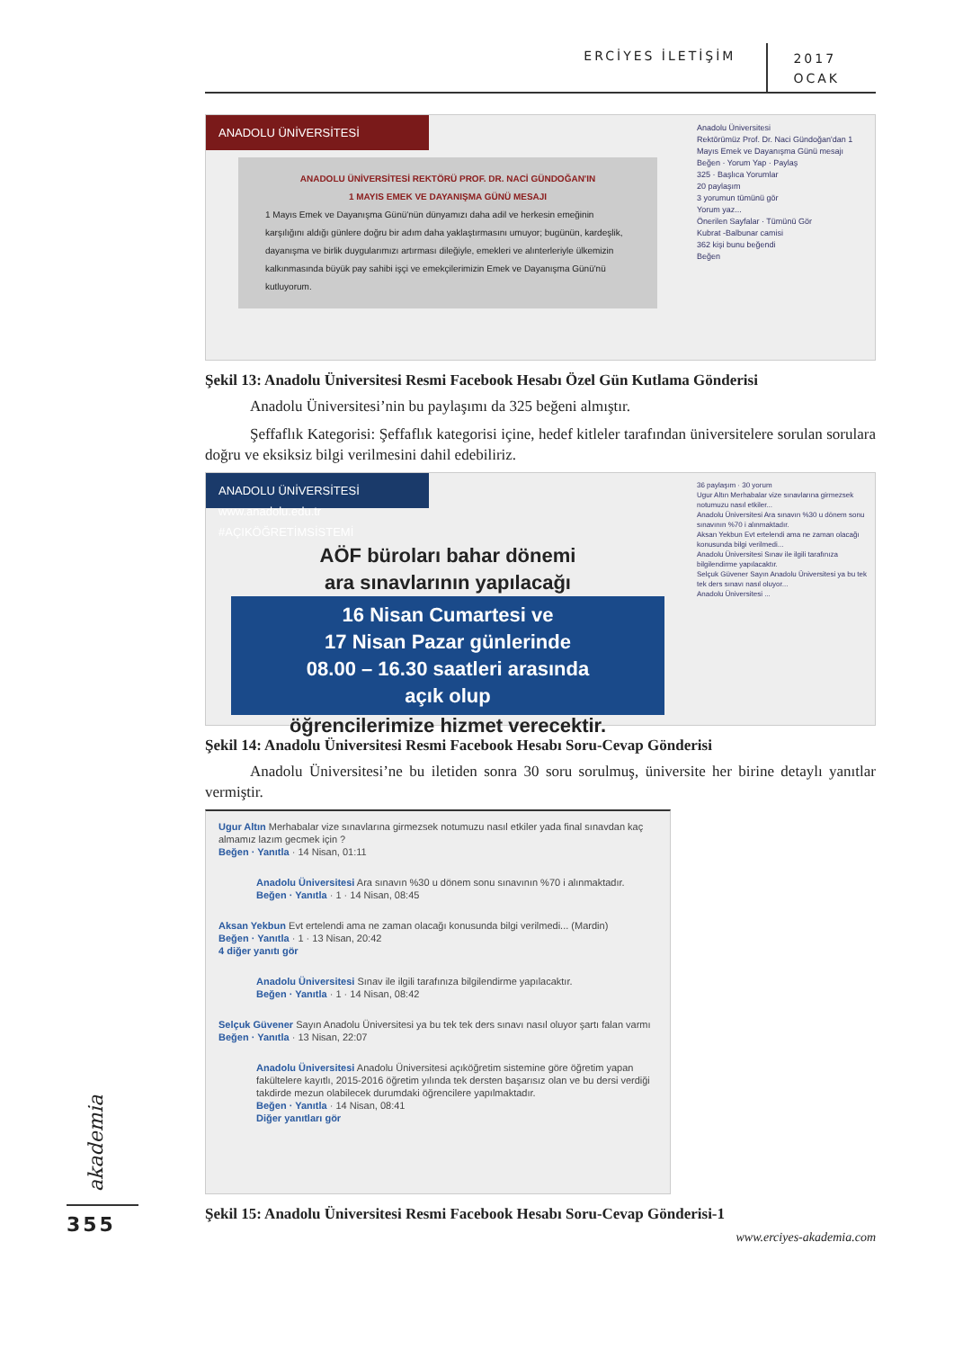ERCİYES İLETİŞİM
2017
OCAK
ANADOLU ÜNİVERSİTESİ
ANADOLU ÜNİVERSİTESİ REKTÖRÜ PROF. DR. NACİ GÜNDOĞAN'IN
1 MAYIS EMEK VE DAYANIŞMA GÜNÜ MESAJI
1 Mayıs Emek ve Dayanışma Günü'nün dünyamızı daha adil ve herkesin emeğinin karşılığını aldığı günlere doğru bir adım daha yaklaştırmasını umuyor; bugünün, kardeşlik, dayanışma ve birlik duygularımızı artırması dileğiyle, emekleri ve alınterleriyle ülkemizin kalkınmasında büyük pay sahibi işçi ve emekçilerimizin Emek ve Dayanışma Günü'nü kutluyorum.
Anadolu Üniversitesi
Rektörümüz Prof. Dr. Naci Gündoğan'dan 1 Mayıs Emek ve Dayanışma Günü mesajı
Beğen · Yorum Yap · Paylaş
325 · Başlıca Yorumlar
20 paylaşım
3 yorumun tümünü gör
Yorum yaz...
Önerilen Sayfalar · Tümünü Gör
Kubrat -Balbunar camisi
362 kişi bunu beğendi
Beğen
Şekil 13: Anadolu Üniversitesi Resmi Facebook Hesabı Özel Gün Kutlama Gönderisi
Anadolu Üniversitesi’nin bu paylaşımı da 325 beğeni almıştır.
Şeffaflık Kategorisi: Şeffaflık kategorisi içine, hedef kitleler tarafından üniversitelere sorulan sorulara doğru ve eksiksiz bilgi verilmesini dahil edebiliriz.
ANADOLU ÜNİVERSİTESİ www.anadolu.edu.tr #AÇIKÖĞRETİMSİSTEMİ
AÖF büroları bahar dönemi
ara sınavlarının yapılacağı
16 Nisan Cumartesi ve
17 Nisan Pazar günlerinde
08.00 – 16.30 saatleri arasında
açık olup
öğrencilerimize hizmet verecektir.
36 paylaşım · 30 yorum
Ugur Altın Merhabalar vize sınavlarına girmezsek notumuzu nasıl etkiler...
Anadolu Üniversitesi Ara sınavın %30 u dönem sonu sınavının %70 i alınmaktadır.
Aksan Yekbun Evt ertelendi ama ne zaman olacağı konusunda bilgi verilmedi...
Anadolu Üniversitesi Sınav ile ilgili tarafınıza bilgilendirme yapılacaktır.
Selçuk Güvener Sayın Anadolu Üniversitesi ya bu tek tek ders sınavı nasıl oluyor...
Anadolu Üniversitesi ...
Şekil 14: Anadolu Üniversitesi Resmi Facebook Hesabı Soru-Cevap Gönderisi
Anadolu Üniversitesi’ne bu iletiden sonra 30 soru sorulmuş, üniversite her birine detaylı yanıtlar vermiştir.
Ugur Altın Merhabalar vize sınavlarına girmezsek notumuzu nasıl etkiler yada final sınavdan kaç almamız lazım gecmek için ?
Beğen · Yanıtla · 14 Nisan, 01:11
Anadolu Üniversitesi Ara sınavın %30 u dönem sonu sınavının %70 i alınmaktadır.
Beğen · Yanıtla · 1 · 14 Nisan, 08:45
Aksan Yekbun Evt ertelendi ama ne zaman olacağı konusunda bilgi verilmedi... (Mardin)
Beğen · Yanıtla · 1 · 13 Nisan, 20:42
4 diğer yanıtı gör
Anadolu Üniversitesi Sınav ile ilgili tarafınıza bilgilendirme yapılacaktır.
Beğen · Yanıtla · 1 · 14 Nisan, 08:42
Selçuk Güvener Sayın Anadolu Üniversitesi ya bu tek tek ders sınavı nasıl oluyor şartı falan varmı
Beğen · Yanıtla · 13 Nisan, 22:07
Anadolu Üniversitesi Anadolu Üniversitesi açıköğretim sistemine göre öğretim yapan fakültelere kayıtlı, 2015-2016 öğretim yılında tek dersten başarısız olan ve bu dersi verdiği takdirde mezun olabilecek durumdaki öğrencilere yapılmaktadır.
Beğen · Yanıtla · 14 Nisan, 08:41
Diğer yanıtları gör
Şekil 15: Anadolu Üniversitesi Resmi Facebook Hesabı Soru-Cevap Gönderisi-1
akademia
355
www.erciyes-akademia.com